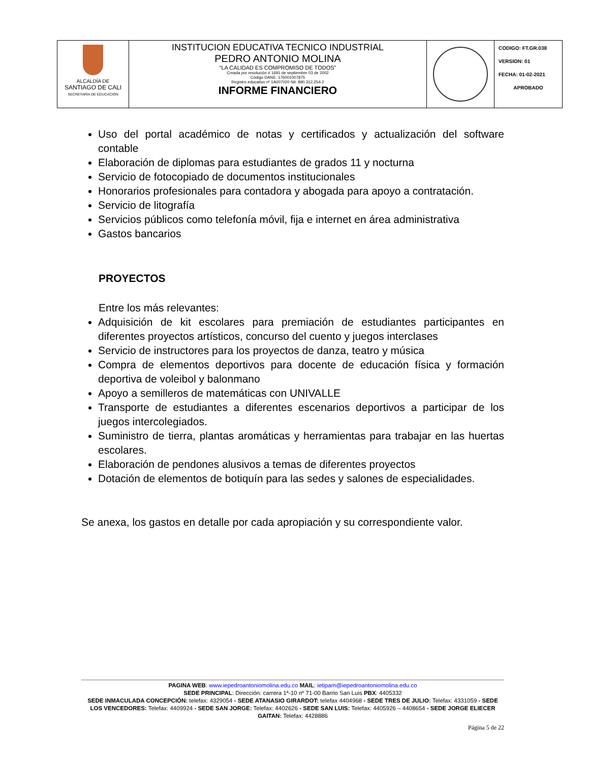| ALCALDÍA DE SANTIAGO DE CALI SECRETARÍA DE EDUCACIÓN | INSTITUCION EDUCATIVA TECNICO INDUSTRIAL PEDRO ANTONIO MOLINA “LA CALIDAD ES COMPROMISO DE TODOS” Creada por resolución # 1691 de septiembre 03 de 2002 Código DANE: 176001007875 Registro educativo nº 1A007020 Nit: 890.312.254-2 INFORME FINANCIERO | | CODIGO: FT.GR.038 VERSION: 01 FECHA: 01-02-2021 APROBADO |
Uso del portal académico de notas y certificados y actualización del software contable
Elaboración de diplomas para estudiantes de grados 11 y nocturna
Servicio de fotocopiado de documentos institucionales
Honorarios profesionales para contadora y abogada para apoyo a contratación.
Servicio de litografía
Servicios públicos como telefonía móvil, fija e internet en área administrativa
Gastos bancarios
PROYECTOS
Entre los más relevantes:
Adquisición de kit escolares para premiación de estudiantes participantes en diferentes proyectos artísticos, concurso del cuento y juegos interclases
Servicio de instructores para los proyectos de danza, teatro y música
Compra de elementos deportivos para docente de educación física y formación deportiva de voleibol y balonmano
Apoyo a semilleros de matemáticas con UNIVALLE
Transporte de estudiantes a diferentes escenarios deportivos a participar de los juegos intercolegiados.
Suministro de tierra, plantas aromáticas y herramientas para trabajar en las huertas escolares.
Elaboración de pendones alusivos a temas de diferentes proyectos
Dotación de elementos de botiquín para las sedes y salones de especialidades.
Se anexa, los gastos en detalle por cada apropiación y su correspondiente valor.
PAGINA WEB: www.iepedroantoniomolina.edu.co MAIL: ietipam@iepedroantoniomolina.edu.co
SEDE PRINCIPAL: Dirección: carrera 1ª-10 nº 71-00 Barrio San Luis PBX: 4405332
SEDE INMACULADA CONCEPCIÓN: telefax: 4329054 - SEDE ATANASIO GIRARDOT: telefax 4404968 - SEDE TRES DE JULIO: Telefax: 4331059 - SEDE LOS VENCEDORES: Telefax: 4409924 - SEDE SAN JORGE: Telefax: 4402626 - SEDE SAN LUIS: Telefax: 4405926 – 4408654 - SEDE JORGE ELIECER GAITAN: Telefax: 4428886
Página 5 de 22